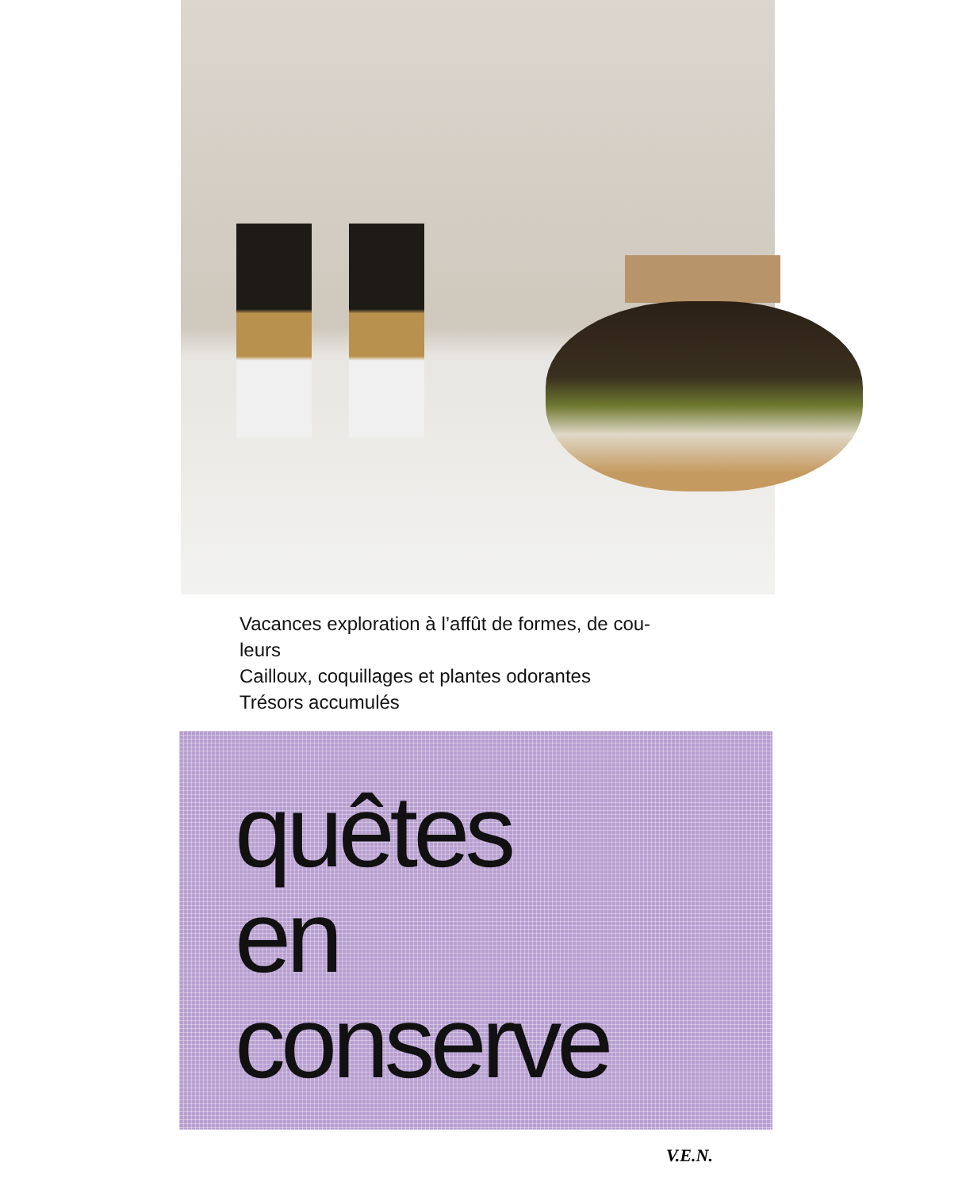Vacances exploration à l’affût de formes, de cou-
leurs
Cailloux, coquillages et plantes odorantes
Trésors accumulés
quêtes
en
conserve
V.E.N.